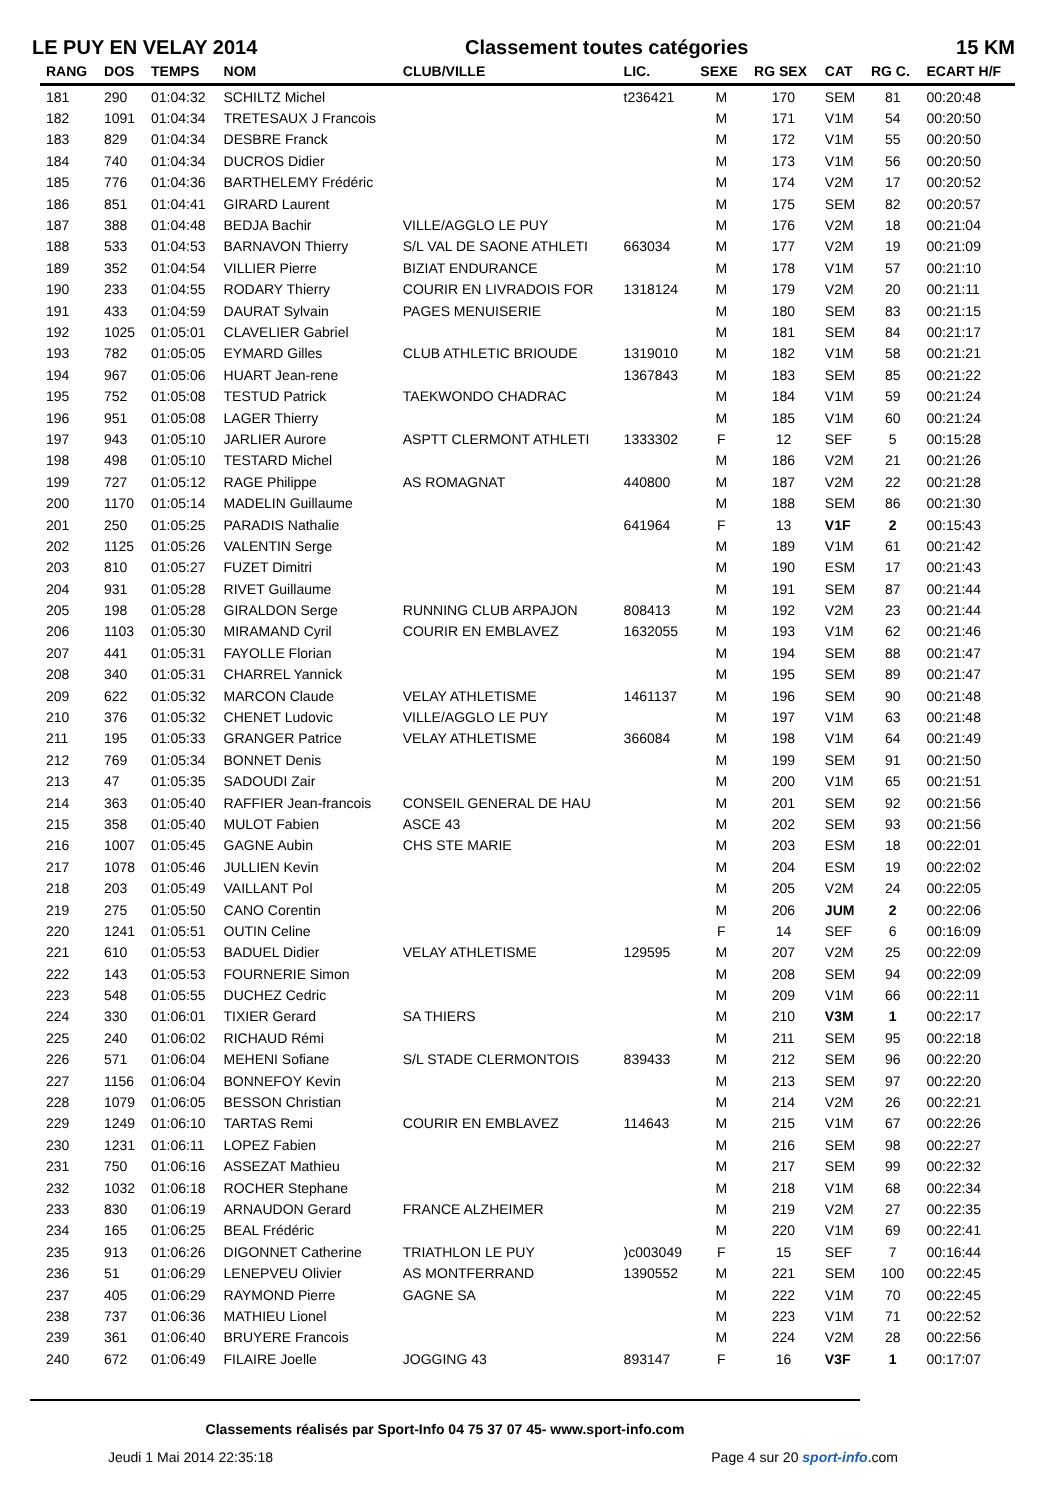LE PUY EN VELAY 2014 Classement toutes catégories 15 KM
| RANG | DOS | TEMPS | NOM | CLUB/VILLE | LIC. | SEXE | RG SEX | CAT | RG C. | ECART H/F |
| --- | --- | --- | --- | --- | --- | --- | --- | --- | --- | --- |
| 181 | 290 | 01:04:32 | SCHILTZ Michel | | t236421 | M | 170 | SEM | 81 | 00:20:48 |
| 182 | 1091 | 01:04:34 | TRETESAUX J Francois | | | M | 171 | V1M | 54 | 00:20:50 |
| 183 | 829 | 01:04:34 | DESBRE Franck | | | M | 172 | V1M | 55 | 00:20:50 |
| 184 | 740 | 01:04:34 | DUCROS Didier | | | M | 173 | V1M | 56 | 00:20:50 |
| 185 | 776 | 01:04:36 | BARTHELEMY Frédéric | | | M | 174 | V2M | 17 | 00:20:52 |
| 186 | 851 | 01:04:41 | GIRARD Laurent | | | M | 175 | SEM | 82 | 00:20:57 |
| 187 | 388 | 01:04:48 | BEDJA Bachir | VILLE/AGGLO LE PUY | | M | 176 | V2M | 18 | 00:21:04 |
| 188 | 533 | 01:04:53 | BARNAVON Thierry | S/L VAL DE SAONE ATHLETI | 663034 | M | 177 | V2M | 19 | 00:21:09 |
| 189 | 352 | 01:04:54 | VILLIER Pierre | BIZIAT ENDURANCE | | M | 178 | V1M | 57 | 00:21:10 |
| 190 | 233 | 01:04:55 | RODARY Thierry | COURIR EN LIVRADOIS FOR | 1318124 | M | 179 | V2M | 20 | 00:21:11 |
| 191 | 433 | 01:04:59 | DAURAT Sylvain | PAGES MENUISERIE | | M | 180 | SEM | 83 | 00:21:15 |
| 192 | 1025 | 01:05:01 | CLAVELIER Gabriel | | | M | 181 | SEM | 84 | 00:21:17 |
| 193 | 782 | 01:05:05 | EYMARD Gilles | CLUB ATHLETIC BRIOUDE | 1319010 | M | 182 | V1M | 58 | 00:21:21 |
| 194 | 967 | 01:05:06 | HUART Jean-rene | | 1367843 | M | 183 | SEM | 85 | 00:21:22 |
| 195 | 752 | 01:05:08 | TESTUD Patrick | TAEKWONDO CHADRAC | | M | 184 | V1M | 59 | 00:21:24 |
| 196 | 951 | 01:05:08 | LAGER Thierry | | | M | 185 | V1M | 60 | 00:21:24 |
| 197 | 943 | 01:05:10 | JARLIER Aurore | ASPTT CLERMONT ATHLETI | 1333302 | F | 12 | SEF | 5 | 00:15:28 |
| 198 | 498 | 01:05:10 | TESTARD Michel | | | M | 186 | V2M | 21 | 00:21:26 |
| 199 | 727 | 01:05:12 | RAGE Philippe | AS ROMAGNAT | 440800 | M | 187 | V2M | 22 | 00:21:28 |
| 200 | 1170 | 01:05:14 | MADELIN Guillaume | | | M | 188 | SEM | 86 | 00:21:30 |
| 201 | 250 | 01:05:25 | PARADIS Nathalie | | 641964 | F | 13 | V1F | 2 | 00:15:43 |
| 202 | 1125 | 01:05:26 | VALENTIN Serge | | | M | 189 | V1M | 61 | 00:21:42 |
| 203 | 810 | 01:05:27 | FUZET Dimitri | | | M | 190 | ESM | 17 | 00:21:43 |
| 204 | 931 | 01:05:28 | RIVET Guillaume | | | M | 191 | SEM | 87 | 00:21:44 |
| 205 | 198 | 01:05:28 | GIRALDON Serge | RUNNING CLUB ARPAJON | 808413 | M | 192 | V2M | 23 | 00:21:44 |
| 206 | 1103 | 01:05:30 | MIRAMAND Cyril | COURIR EN EMBLAVEZ | 1632055 | M | 193 | V1M | 62 | 00:21:46 |
| 207 | 441 | 01:05:31 | FAYOLLE Florian | | | M | 194 | SEM | 88 | 00:21:47 |
| 208 | 340 | 01:05:31 | CHARREL Yannick | | | M | 195 | SEM | 89 | 00:21:47 |
| 209 | 622 | 01:05:32 | MARCON Claude | VELAY ATHLETISME | 1461137 | M | 196 | SEM | 90 | 00:21:48 |
| 210 | 376 | 01:05:32 | CHENET Ludovic | VILLE/AGGLO LE PUY | | M | 197 | V1M | 63 | 00:21:48 |
| 211 | 195 | 01:05:33 | GRANGER Patrice | VELAY ATHLETISME | 366084 | M | 198 | V1M | 64 | 00:21:49 |
| 212 | 769 | 01:05:34 | BONNET Denis | | | M | 199 | SEM | 91 | 00:21:50 |
| 213 | 47 | 01:05:35 | SADOUDI Zair | | | M | 200 | V1M | 65 | 00:21:51 |
| 214 | 363 | 01:05:40 | RAFFIER Jean-francois | CONSEIL GENERAL DE HAU | | M | 201 | SEM | 92 | 00:21:56 |
| 215 | 358 | 01:05:40 | MULOT Fabien | ASCE 43 | | M | 202 | SEM | 93 | 00:21:56 |
| 216 | 1007 | 01:05:45 | GAGNE Aubin | CHS STE MARIE | | M | 203 | ESM | 18 | 00:22:01 |
| 217 | 1078 | 01:05:46 | JULLIEN Kevin | | | M | 204 | ESM | 19 | 00:22:02 |
| 218 | 203 | 01:05:49 | VAILLANT Pol | | | M | 205 | V2M | 24 | 00:22:05 |
| 219 | 275 | 01:05:50 | CANO Corentin | | | M | 206 | JUM | 2 | 00:22:06 |
| 220 | 1241 | 01:05:51 | OUTIN Celine | | | F | 14 | SEF | 6 | 00:16:09 |
| 221 | 610 | 01:05:53 | BADUEL Didier | VELAY ATHLETISME | 129595 | M | 207 | V2M | 25 | 00:22:09 |
| 222 | 143 | 01:05:53 | FOURNERIE Simon | | | M | 208 | SEM | 94 | 00:22:09 |
| 223 | 548 | 01:05:55 | DUCHEZ Cedric | | | M | 209 | V1M | 66 | 00:22:11 |
| 224 | 330 | 01:06:01 | TIXIER Gerard | SA THIERS | | M | 210 | V3M | 1 | 00:22:17 |
| 225 | 240 | 01:06:02 | RICHAUD Rémi | | | M | 211 | SEM | 95 | 00:22:18 |
| 226 | 571 | 01:06:04 | MEHENI Sofiane | S/L STADE CLERMONTOIS | 839433 | M | 212 | SEM | 96 | 00:22:20 |
| 227 | 1156 | 01:06:04 | BONNEFOY Kevin | | | M | 213 | SEM | 97 | 00:22:20 |
| 228 | 1079 | 01:06:05 | BESSON Christian | | | M | 214 | V2M | 26 | 00:22:21 |
| 229 | 1249 | 01:06:10 | TARTAS Remi | COURIR EN EMBLAVEZ | 114643 | M | 215 | V1M | 67 | 00:22:26 |
| 230 | 1231 | 01:06:11 | LOPEZ Fabien | | | M | 216 | SEM | 98 | 00:22:27 |
| 231 | 750 | 01:06:16 | ASSEZAT Mathieu | | | M | 217 | SEM | 99 | 00:22:32 |
| 232 | 1032 | 01:06:18 | ROCHER Stephane | | | M | 218 | V1M | 68 | 00:22:34 |
| 233 | 830 | 01:06:19 | ARNAUDON Gerard | FRANCE ALZHEIMER | | M | 219 | V2M | 27 | 00:22:35 |
| 234 | 165 | 01:06:25 | BEAL Frédéric | | | M | 220 | V1M | 69 | 00:22:41 |
| 235 | 913 | 01:06:26 | DIGONNET Catherine | TRIATHLON LE PUY | )c003049 | F | 15 | SEF | 7 | 00:16:44 |
| 236 | 51 | 01:06:29 | LENEPVEU Olivier | AS MONTFERRAND | 1390552 | M | 221 | SEM | 100 | 00:22:45 |
| 237 | 405 | 01:06:29 | RAYMOND Pierre | GAGNE SA | | M | 222 | V1M | 70 | 00:22:45 |
| 238 | 737 | 01:06:36 | MATHIEU Lionel | | | M | 223 | V1M | 71 | 00:22:52 |
| 239 | 361 | 01:06:40 | BRUYERE Francois | | | M | 224 | V2M | 28 | 00:22:56 |
| 240 | 672 | 01:06:49 | FILAIRE Joelle | JOGGING 43 | 893147 | F | 16 | V3F | 1 | 00:17:07 |
Classements réalisés par Sport-Info 04 75 37 07 45- www.sport-info.com
Jeudi 1 Mai 2014 22:35:18 Page 4 sur 20 sport-info.com